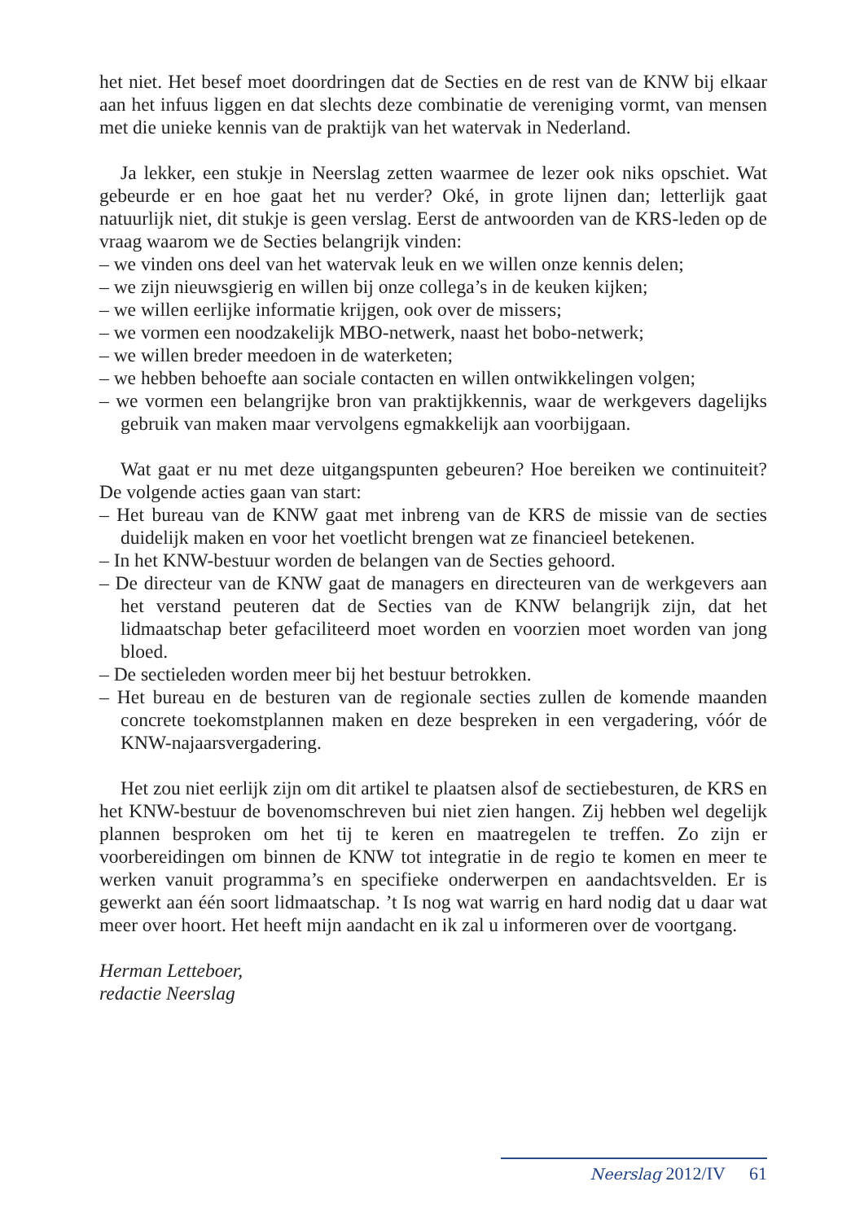het niet. Het besef moet doordringen dat de Secties en de rest van de KNW bij elkaar aan het infuus liggen en dat slechts deze combinatie de vereniging vormt, van mensen met die unieke kennis van de praktijk van het watervak in Nederland.
Ja lekker, een stukje in Neerslag zetten waarmee de lezer ook niks opschiet. Wat gebeurde er en hoe gaat het nu verder? Oké, in grote lijnen dan; letterlijk gaat natuurlijk niet, dit stukje is geen verslag. Eerst de antwoorden van de KRS-leden op de vraag waarom we de Secties belangrijk vinden:
– we vinden ons deel van het watervak leuk en we willen onze kennis delen;
– we zijn nieuwsgierig en willen bij onze collega’s in de keuken kijken;
– we willen eerlijke informatie krijgen, ook over de missers;
– we vormen een noodzakelijk MBO-netwerk, naast het bobo-netwerk;
– we willen breder meedoen in de waterketen;
– we hebben behoefte aan sociale contacten en willen ontwikkelingen volgen;
– we vormen een belangrijke bron van praktijkkennis, waar de werkgevers dagelijks gebruik van maken maar vervolgens egmakkelijk aan voorbijgaan.
Wat gaat er nu met deze uitgangspunten gebeuren? Hoe bereiken we continuiteit? De volgende acties gaan van start:
– Het bureau van de KNW gaat met inbreng van de KRS de missie van de secties duidelijk maken en voor het voetlicht brengen wat ze financieel betekenen.
– In het KNW-bestuur worden de belangen van de Secties gehoord.
– De directeur van de KNW gaat de managers en directeuren van de werkgevers aan het verstand peuteren dat de Secties van de KNW belangrijk zijn, dat het lidmaatschap beter gefaciliteerd moet worden en voorzien moet worden van jong bloed.
– De sectieleden worden meer bij het bestuur betrokken.
– Het bureau en de besturen van de regionale secties zullen de komende maanden concrete toekomstplannen maken en deze bespreken in een vergadering, vóór de KNW-najaarsvergadering.
Het zou niet eerlijk zijn om dit artikel te plaatsen alsof de sectiebesturen, de KRS en het KNW-bestuur de bovenomschreven bui niet zien hangen. Zij hebben wel degelijk plannen besproken om het tij te keren en maatregelen te treffen. Zo zijn er voorbereidingen om binnen de KNW tot integratie in de regio te komen en meer te werken vanuit programma’s en specifieke onderwerpen en aandachtsvelden. Er is gewerkt aan één soort lidmaatschap. ’t Is nog wat warrig en hard nodig dat u daar wat meer over hoort. Het heeft mijn aandacht en ik zal u informeren over de voortgang.
Herman Letteboer,
redactie Neerslag
Neerslag 2012/IV 61